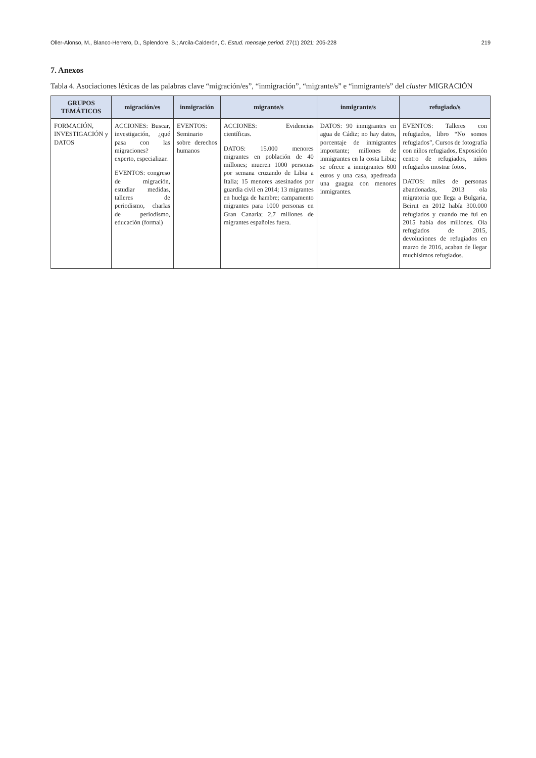Oller-Alonso, M., Blanco-Herrero, D., Splendore, S.; Arcila-Calderón, C. Estud. mensaje period. 27(1) 2021: 205-228 219
7. Anexos
Tabla 4. Asociaciones léxicas de las palabras clave “migración/es”, “inmigración”, “migrante/s” e “inmigrante/s” del cluster MIGRACIÓN
| GRUPOS TEMÁTICOS | migración/es | inmigración | migrante/s | inmigrante/s | refugiado/s |
| --- | --- | --- | --- | --- | --- |
| FORMACIÓN, INVESTIGACIÓN y DATOS | ACCIONES: Buscar, investigación, ¿qué pasa con las migraciones? experto, especializar. EVENTOS: congreso de migración, estudiar medidas, talleres de periodismo, charlas de periodismo, educación (formal) | EVENTOS: Seminario sobre derechos humanos | ACCIONES: Evidencias científicas. DATOS: 15.000 menores migrantes en población de 40 millones; mueren 1000 personas por semana cruzando de Libia a Italia; 15 menores asesinados por guardia civil en 2014; 13 migrantes en huelga de hambre; campamento migrantes para 1000 personas en Gran Canaria; 2,7 millones de migrantes españoles fuera. | DATOS: 90 inmigrantes en agua de Cádiz; no hay datos, porcentaje de inmigrantes importante; millones de inmigrantes en la costa Libia; se ofrece a inmigrantes 600 euros y una casa, apedreada una guagua con menores inmigrantes. | EVENTOS: Talleres con refugiados, libro “No somos refugiados”, Cursos de fotografía con niños refugiados, Exposición centro de refugiados, niños refugiados mostrar fotos, DATOS: miles de personas abandonadas, 2013 ola migratoria que llega a Bulgaria, Beirut en 2012 había 300.000 refugiados y cuando me fui en 2015 había dos millones. Ola refugiados de 2015, devoluciones de refugiados en marzo de 2016, acaban de llegar muchísimos refugiados. |